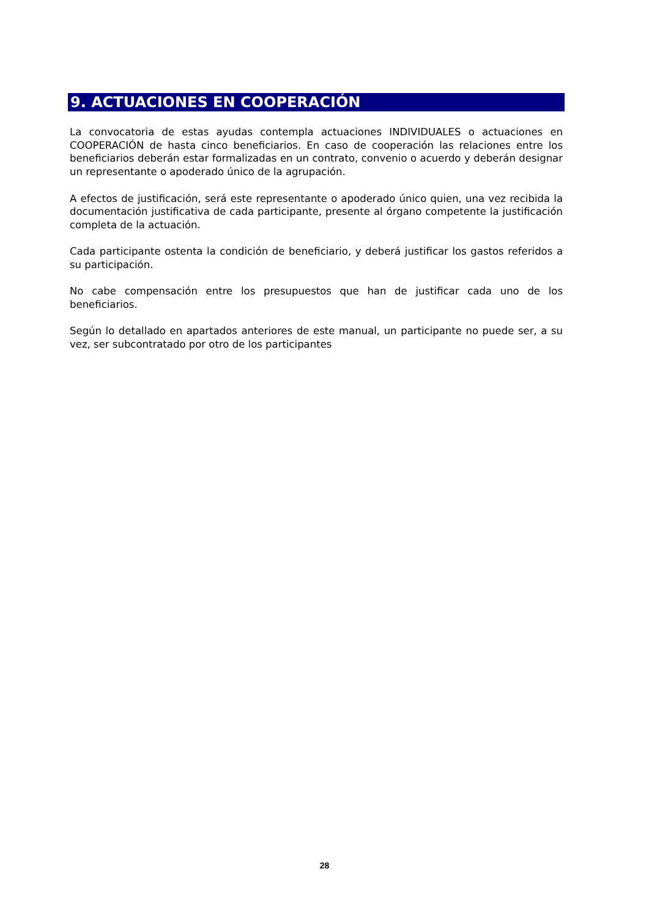9. ACTUACIONES EN COOPERACIÓN
La convocatoria de estas ayudas contempla actuaciones INDIVIDUALES o actuaciones en COOPERACIÓN de hasta cinco beneficiarios. En caso de cooperación las relaciones entre los beneficiarios deberán estar formalizadas en un contrato, convenio o acuerdo y deberán designar un representante o apoderado único de la agrupación.
A efectos de justificación, será este representante o apoderado único quien, una vez recibida la documentación justificativa de cada participante, presente al órgano competente la justificación completa de la actuación.
Cada participante ostenta la condición de beneficiario, y deberá justificar los gastos referidos a su participación.
No cabe compensación entre los presupuestos que han de justificar cada uno de los beneficiarios.
Según lo detallado en apartados anteriores de este manual, un participante no puede ser, a su vez, ser subcontratado por otro de los participantes
28